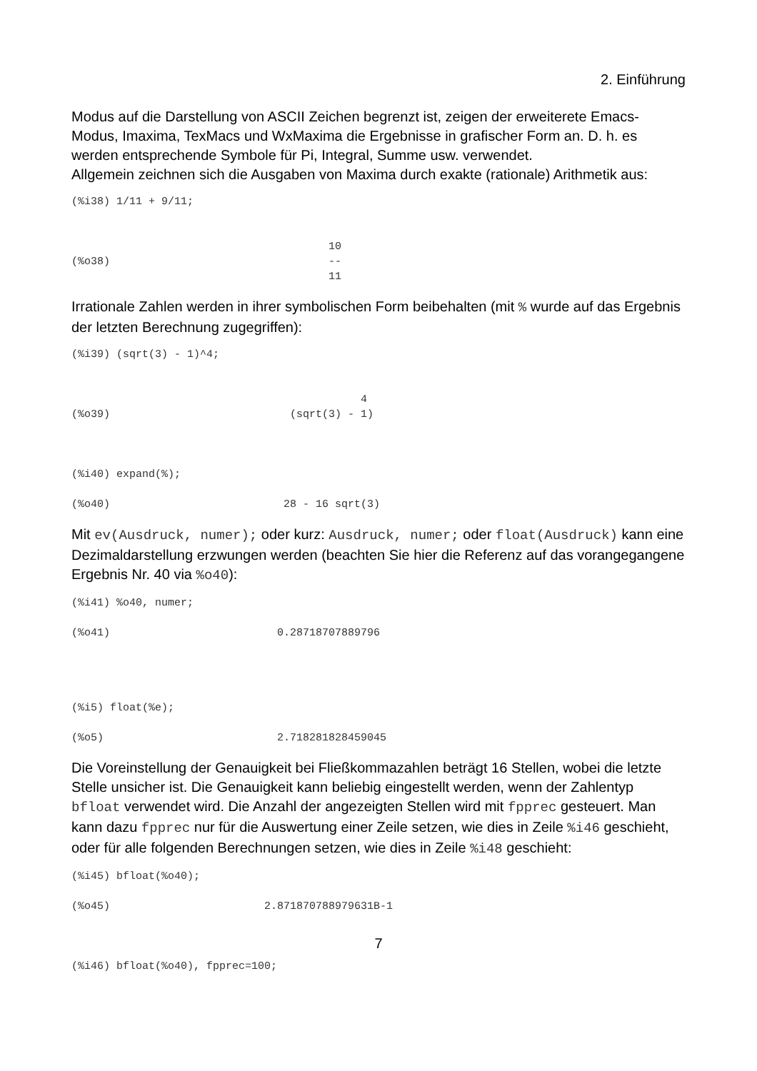2. Einführung
Modus auf die Darstellung von ASCII Zeichen begrenzt ist, zeigen der erweiterete Emacs-Modus, Imaxima, TexMacs und WxMaxima die Ergebnisse in grafischer Form an. D. h. es werden entsprechende Symbole für Pi, Integral, Summe usw. verwendet.
Allgemein zeichnen sich die Ausgaben von Maxima durch exakte (rationale) Arithmetik aus:
(%i38) 1/11 + 9/11; 10 (%o38) -- 11
Irrationale Zahlen werden in ihrer symbolischen Form beibehalten (mit % wurde auf das Ergebnis der letzten Berechnung zugegriffen):
(%i39) (sqrt(3) - 1)^4; 4 (%o39) (sqrt(3) - 1) (%i40) expand(%); (%o40) 28 - 16 sqrt(3)
Mit ev(Ausdruck, numer); oder kurz: Ausdruck, numer; oder float(Ausdruck) kann eine Dezimaldarstellung erzwungen werden (beachten Sie hier die Referenz auf das vorangegangene Ergebnis Nr. 40 via %o40):
(%i41) %o40, numer; (%o41) 0.28718707889796 (%i5) float(%e); (%o5) 2.718281828459045
Die Voreinstellung der Genauigkeit bei Fließkommazahlen beträgt 16 Stellen, wobei die letzte Stelle unsicher ist. Die Genauigkeit kann beliebig eingestellt werden, wenn der Zahlentyp bfloat verwendet wird. Die Anzahl der angezeigten Stellen wird mit fpprec gesteuert. Man kann dazu fpprec nur für die Auswertung einer Zeile setzen, wie dies in Zeile %i46 geschieht, oder für alle folgenden Berechnungen setzen, wie dies in Zeile %i48 geschieht:
(%i45) bfloat(%o40); (%o45) 2.871870788979631B-1 (%i46) bfloat(%o40), fpprec=100;
7